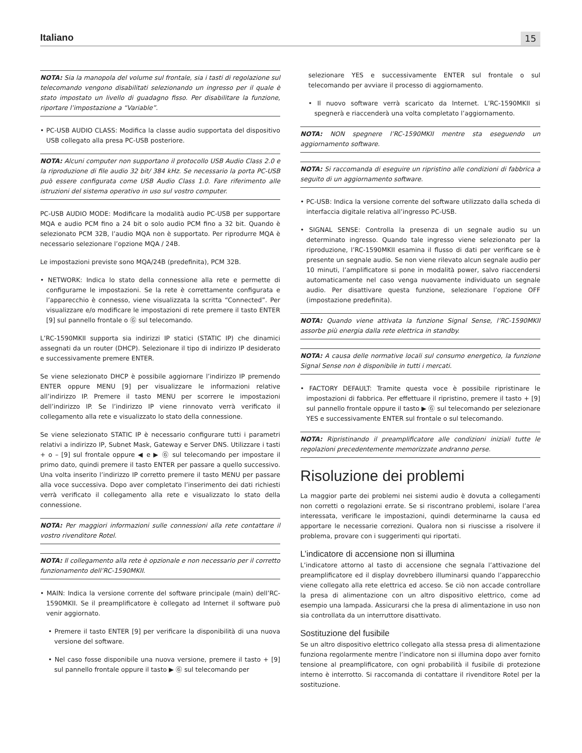Italiano 15
NOTA: Sia la manopola del volume sul frontale, sia i tasti di regolazione sul telecomando vengono disabilitati selezionando un ingresso per il quale è stato impostato un livello di guadagno fisso. Per disabilitare la funzione, riportare l’impostazione a “Variable”.
• PC-USB AUDIO CLASS: Modifica la classe audio supportata del dispositivo USB collegato alla presa PC-USB posteriore.
NOTA: Alcuni computer non supportano il protocollo USB Audio Class 2.0 e la riproduzione di file audio 32 bit/ 384 kHz. Se necessario la porta PC-USB può essere configurata come USB Audio Class 1.0. Fare riferimento alle istruzioni del sistema operativo in uso sul vostro computer.
PC-USB AUDIO MODE: Modificare la modalità audio PC-USB per supportare MQA e audio PCM fino a 24 bit o solo audio PCM fino a 32 bit. Quando è selezionato PCM 32B, l’audio MQA non è supportato. Per riprodurre MQA è necessario selezionare l’opzione MQA / 24B.
Le impostazioni previste sono MQA/24B (predefinita), PCM 32B.
• NETWORK: Indica lo stato della connessione alla rete e permette di configurarne le impostazioni. Se la rete è correttamente configurata e l’apparecchio è connesso, viene visualizzata la scritta “Connected”. Per visualizzare e/o modificare le impostazioni di rete premere il tasto ENTER [9] sul pannello frontale o Ⓖ sul telecomando.
L’RC-1590MKII supporta sia indirizzi IP statici (STATIC IP) che dinamici assegnati da un router (DHCP). Selezionare il tipo di indirizzo IP desiderato e successivamente premere ENTER.
Se viene selezionato DHCP è possibile aggiornare l’indirizzo IP premendo ENTER oppure MENU [9] per visualizzare le informazioni relative all’indirizzo IP. Premere il tasto MENU per scorrere le impostazioni dell’indirizzo IP. Se l’indirizzo IP viene rinnovato verrà verificato il collegamento alla rete e visualizzato lo stato della connessione.
Se viene selezionato STATIC IP è necessario configurare tutti i parametri relativi a indirizzo IP, Subnet Mask, Gateway e Server DNS. Utilizzare i tasti + o – [9] sul frontale oppure ◀ e ▶ Ⓖ sul telecomando per impostare il primo dato, quindi premere il tasto ENTER per passare a quello successivo. Una volta inserito l’indirizzo IP corretto premere il tasto MENU per passare alla voce successiva. Dopo aver completato l’inserimento dei dati richiesti verrà verificato il collegamento alla rete e visualizzato lo stato della connessione.
NOTA: Per maggiori informazioni sulle connessioni alla rete contattare il vostro rivenditore Rotel.
NOTA: Il collegamento alla rete è opzionale e non necessario per il corretto funzionamento dell’RC-1590MKII.
• MAIN: Indica la versione corrente del software principale (main) dell’RC-1590MKII. Se il preamplificatore è collegato ad Internet il software può venir aggiornato.
• Premere il tasto ENTER [9] per verificare la disponibilità di una nuova versione del software.
• Nel caso fosse disponibile una nuova versione, premere il tasto + [9] sul pannello frontale oppure il tasto ▶ Ⓖ sul telecomando per
selezionare YES e successivamente ENTER sul frontale o sul telecomando per avviare il processo di aggiornamento.
• Il nuovo software verrà scaricato da Internet. L’RC-1590MKII si spegnerà e riaccenderà una volta completato l’aggiornamento.
NOTA: NON spegnere l’RC-1590MKII mentre sta eseguendo un aggiornamento software.
NOTA: Si raccomanda di eseguire un ripristino alle condizioni di fabbrica a seguito di un aggiornamento software.
• PC-USB: Indica la versione corrente del software utilizzato dalla scheda di interfaccia digitale relativa all’ingresso PC-USB.
• SIGNAL SENSE: Controlla la presenza di un segnale audio su un determinato ingresso. Quando tale ingresso viene selezionato per la riproduzione, l’RC-1590MKII esamina il flusso di dati per verificare se è presente un segnale audio. Se non viene rilevato alcun segnale audio per 10 minuti, l’amplificatore si pone in modalità power, salvo riaccendersi automaticamente nel caso venga nuovamente individuato un segnale audio. Per disattivare questa funzione, selezionare l’opzione OFF (impostazione predefinita).
NOTA: Quando viene attivata la funzione Signal Sense, l’RC-1590MKII assorbe più energia dalla rete elettrica in standby.
NOTA: A causa delle normative locali sul consumo energetico, la funzione Signal Sense non è disponibile in tutti i mercati.
• FACTORY DEFAULT: Tramite questa voce è possibile ripristinare le impostazioni di fabbrica. Per effettuare il ripristino, premere il tasto + [9] sul pannello frontale oppure il tasto ▶ Ⓖ sul telecomando per selezionare YES e successivamente ENTER sul frontale o sul telecomando.
NOTA: Ripristinando il preamplificatore alle condizioni iniziali tutte le regolazioni precedentemente memorizzate andranno perse.
Risoluzione dei problemi
La maggior parte dei problemi nei sistemi audio è dovuta a collegamenti non corretti o regolazioni errate. Se si riscontrano problemi, isolare l’area interessata, verificare le impostazioni, quindi determinarne la causa ed apportare le necessarie correzioni. Qualora non si riuscisse a risolvere il problema, provare con i suggerimenti qui riportati.
L’indicatore di accensione non si illumina
L’indicatore attorno al tasto di accensione che segnala l’attivazione del preamplificatore ed il display dovrebbero illuminarsi quando l’apparecchio viene collegato alla rete elettrica ed acceso. Se ciò non accade controllare la presa di alimentazione con un altro dispositivo elettrico, come ad esempio una lampada. Assicurarsi che la presa di alimentazione in uso non sia controllata da un interruttore disattivato.
Sostituzione del fusibile
Se un altro dispositivo elettrico collegato alla stessa presa di alimentazione funziona regolarmente mentre l’indicatore non si illumina dopo aver fornito tensione al preamplificatore, con ogni probabilità il fusibile di protezione interno è interrotto. Si raccomanda di contattare il rivenditore Rotel per la sostituzione.